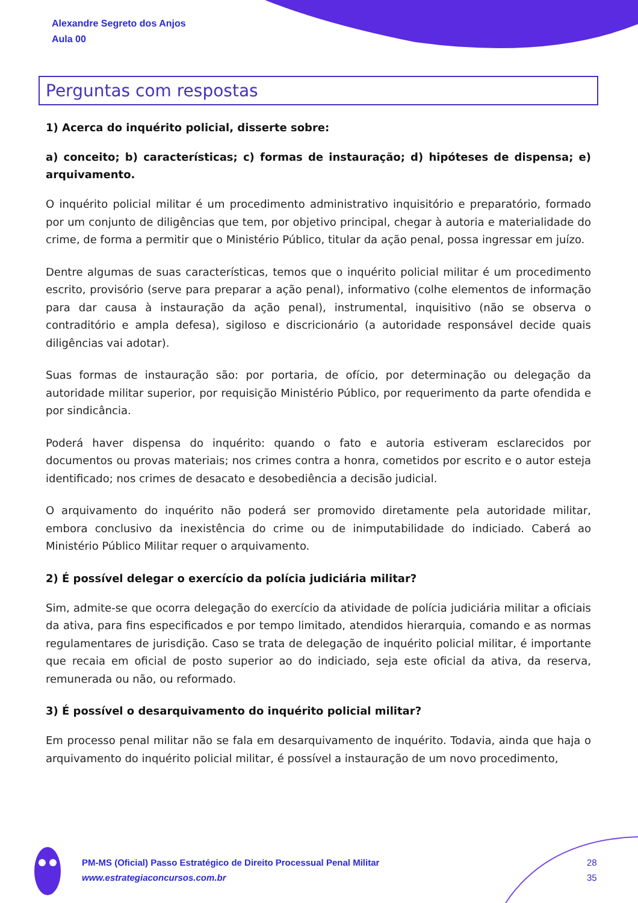Alexandre Segreto dos Anjos
Aula 00
Perguntas com respostas
1) Acerca do inquérito policial, disserte sobre:
a) conceito; b) características; c) formas de instauração; d) hipóteses de dispensa; e) arquivamento.
O inquérito policial militar é um procedimento administrativo inquisitório e preparatório, formado por um conjunto de diligências que tem, por objetivo principal, chegar à autoria e materialidade do crime, de forma a permitir que o Ministério Público, titular da ação penal, possa ingressar em juízo.
Dentre algumas de suas características, temos que o inquérito policial militar é um procedimento escrito, provisório (serve para preparar a ação penal), informativo (colhe elementos de informação para dar causa à instauração da ação penal), instrumental, inquisitivo (não se observa o contraditório e ampla defesa), sigiloso e discricionário (a autoridade responsável decide quais diligências vai adotar).
Suas formas de instauração são: por portaria, de ofício, por determinação ou delegação da autoridade militar superior, por requisição Ministério Público, por requerimento da parte ofendida e por sindicância.
Poderá haver dispensa do inquérito: quando o fato e autoria estiveram esclarecidos por documentos ou provas materiais; nos crimes contra a honra, cometidos por escrito e o autor esteja identificado; nos crimes de desacato e desobediência a decisão judicial.
O arquivamento do inquérito não poderá ser promovido diretamente pela autoridade militar, embora conclusivo da inexistência do crime ou de inimputabilidade do indiciado. Caberá ao Ministério Público Militar requer o arquivamento.
2) É possível delegar o exercício da polícia judiciária militar?
Sim, admite-se que ocorra delegação do exercício da atividade de polícia judiciária militar a oficiais da ativa, para fins especificados e por tempo limitado, atendidos hierarquia, comando e as normas regulamentares de jurisdição. Caso se trata de delegação de inquérito policial militar, é importante que recaia em oficial de posto superior ao do indiciado, seja este oficial da ativa, da reserva, remunerada ou não, ou reformado.
3) É possível o desarquivamento do inquérito policial militar?
Em processo penal militar não se fala em desarquivamento de inquérito. Todavia, ainda que haja o arquivamento do inquérito policial militar, é possível a instauração de um novo procedimento,
PM-MS (Oficial) Passo Estratégico de Direito Processual Penal Militar
www.estrategiaconcursos.com.br
28
35